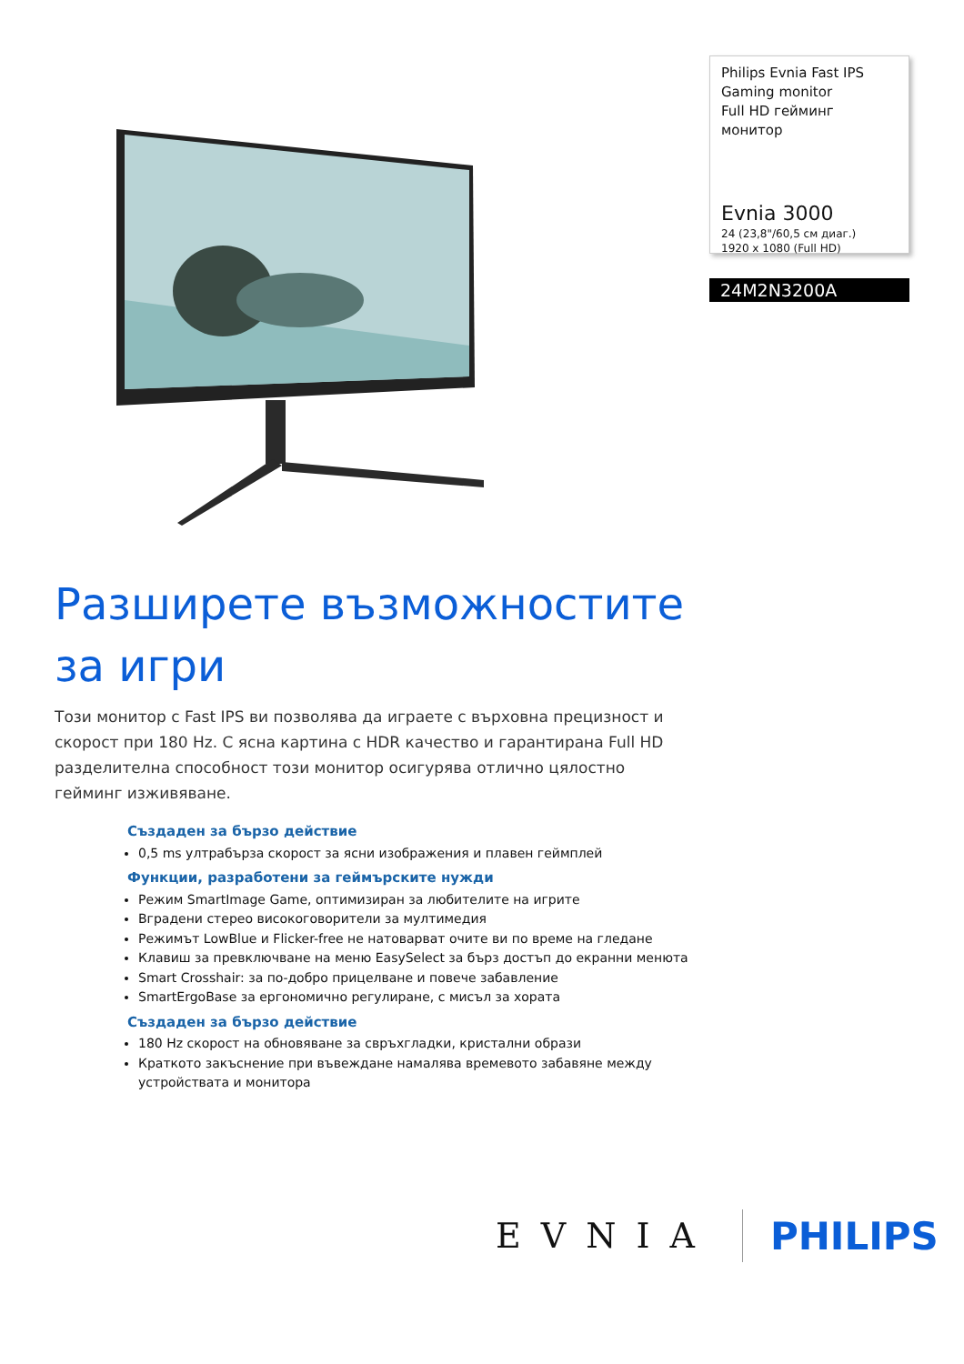Philips Evnia Fast IPS
Gaming monitor
Full HD гейминг монитор
Evnia 3000
24 (23,8"/60,5 см диаг.)
1920 x 1080 (Full HD)
24M2N3200A
Разширете възможностите за игри
Този монитор с Fast IPS ви позволява да играете с върховна прецизност и скорост при 180 Hz. С ясна картина с HDR качество и гарантирана Full HD разделителна способност този монитор осигурява отлично цялостно гейминг изживяване.
Създаден за бързо действие
0,5 ms ултрабърза скорост за ясни изображения и плавен геймплей
Функции, разработени за геймърските нужди
Режим SmartImage Game, оптимизиран за любителите на игрите
Вградени стерео високоговорители за мултимедия
Режимът LowBlue и Flicker-free не натоварват очите ви по време на гледане
Клавиш за превключване на меню EasySelect за бърз достъп до екранни менюта
Smart Crosshair: за по-добро прицелване и повече забавление
SmartErgoBase за ергономично регулиране, с мисъл за хората
Създаден за бързо действие
180 Hz скорост на обновяване за свръхгладки, кристални образи
Краткото закъснение при въвеждане намалява времевото забавяне между устройствата и монитора
EVNIA PHILIPS